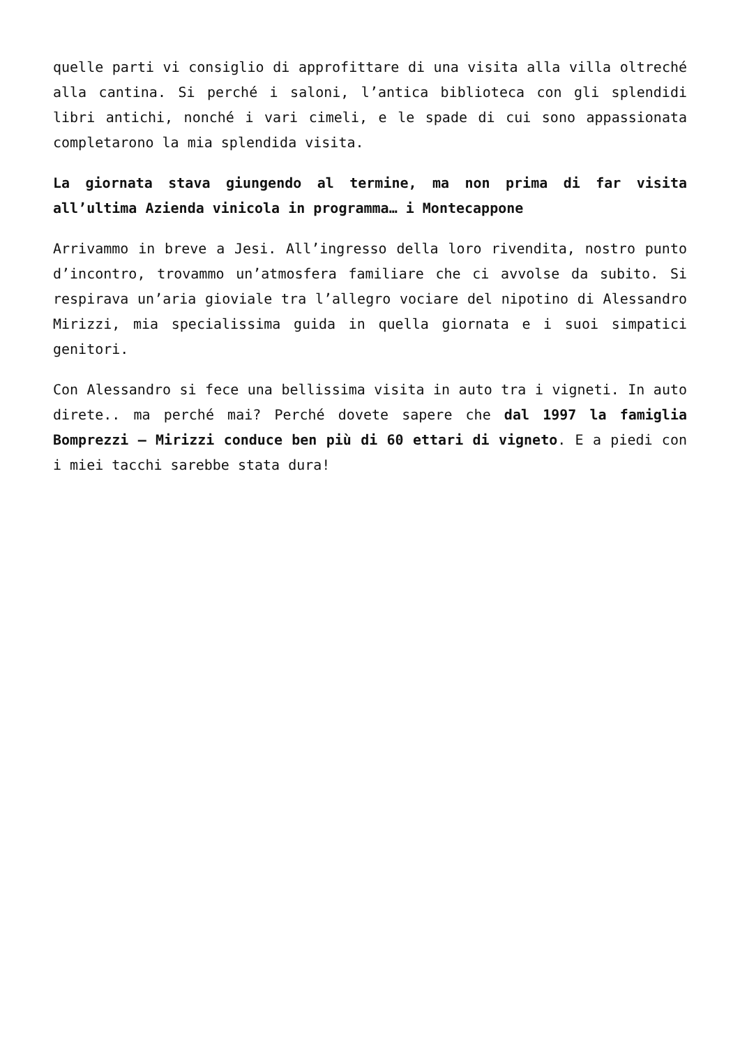quelle parti vi consiglio di approfittare di una visita alla villa oltreché alla cantina. Si perché i saloni, l’antica biblioteca con gli splendidi libri antichi, nonché i vari cimeli, e le spade di cui sono appassionata completarono la mia splendida visita.
La giornata stava giungendo al termine, ma non prima di far visita all’ultima Azienda vinicola in programma… i Montecappone
Arrivammo in breve a Jesi. All’ingresso della loro rivendita, nostro punto d’incontro, trovammo un’atmosfera familiare che ci avvolse da subito. Si respirava un’aria gioviale tra l’allegro vociare del nipotino di Alessandro Mirizzi, mia specialissima guida in quella giornata e i suoi simpatici genitori.
Con Alessandro si fece una bellissima visita in auto tra i vigneti. In auto direte.. ma perché mai? Perché dovete sapere che dal 1997 la famiglia Bomprezzi – Mirizzi conduce ben più di 60 ettari di vigneto. E a piedi con i miei tacchi sarebbe stata dura!